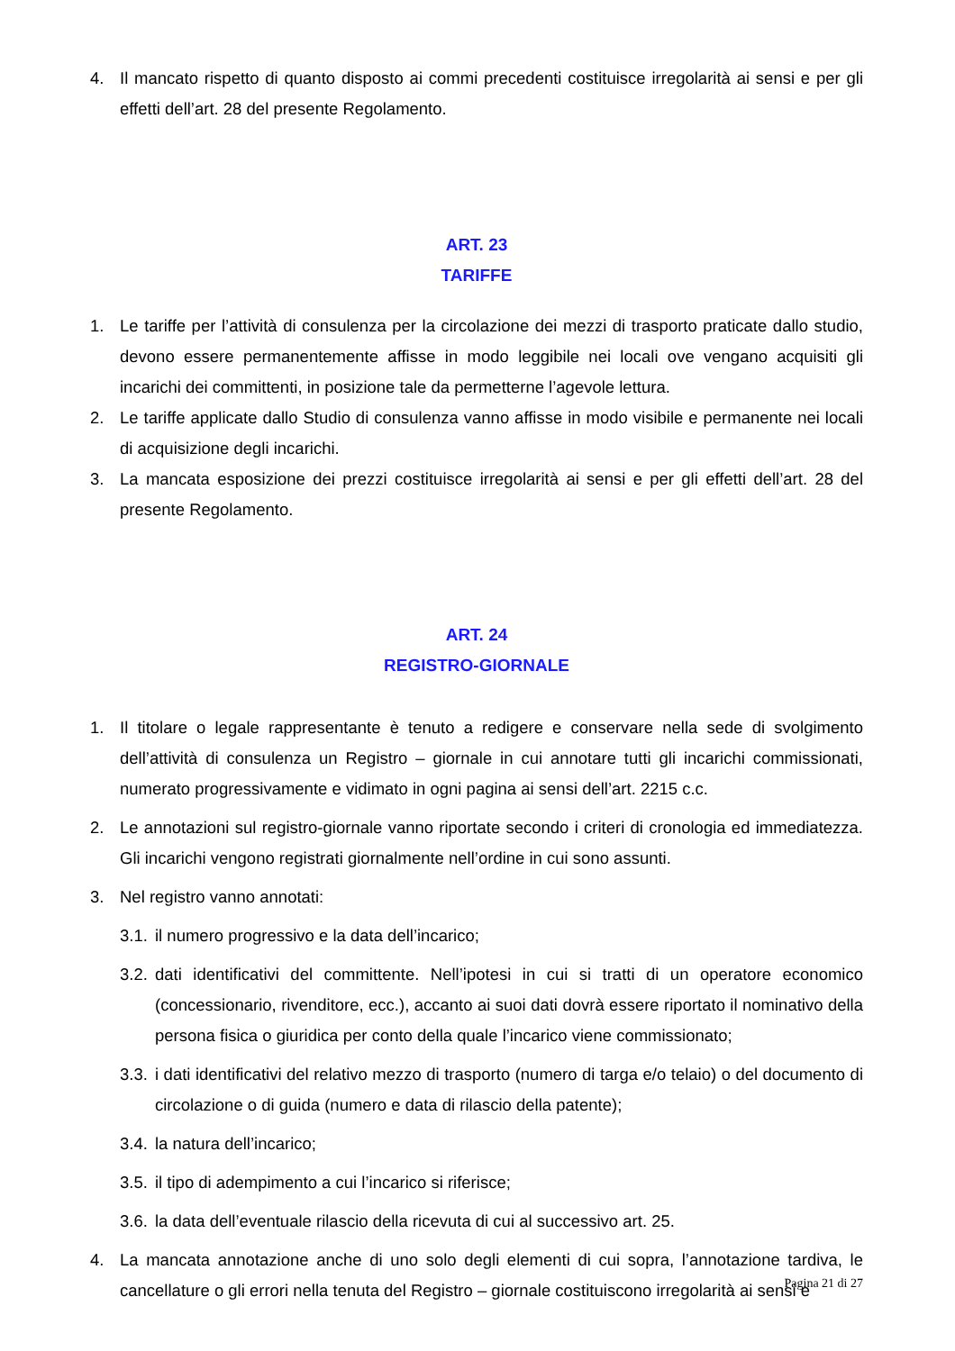4. Il mancato rispetto di quanto disposto ai commi precedenti costituisce irregolarità ai sensi e per gli effetti dell’art. 28 del presente Regolamento.
ART. 23
TARIFFE
1. Le tariffe per l’attività di consulenza per la circolazione dei mezzi di trasporto praticate dallo studio, devono essere permanentemente affisse in modo leggibile nei locali ove vengano acquisiti gli incarichi dei committenti, in posizione tale da permetterne l’agevole lettura.
2. Le tariffe applicate dallo Studio di consulenza vanno affisse in modo visibile e permanente nei locali di acquisizione degli incarichi.
3. La mancata esposizione dei prezzi costituisce irregolarità ai sensi e per gli effetti dell’art. 28 del presente Regolamento.
ART. 24
REGISTRO-GIORNALE
1. Il titolare o legale rappresentante è tenuto a redigere e conservare nella sede di svolgimento dell’attività di consulenza un Registro – giornale in cui annotare tutti gli incarichi commissionati, numerato progressivamente e vidimato in ogni pagina ai sensi dell’art. 2215 c.c.
2. Le annotazioni sul registro-giornale vanno riportate secondo i criteri di cronologia ed immediatezza. Gli incarichi vengono registrati giornalmente nell’ordine in cui sono assunti.
3. Nel registro vanno annotati:
3.1. il numero progressivo e la data dell’incarico;
3.2. dati identificativi del committente. Nell’ipotesi in cui si tratti di un operatore economico (concessionario, rivenditore, ecc.), accanto ai suoi dati dovrà essere riportato il nominativo della persona fisica o giuridica per conto della quale l’incarico viene commissionato;
3.3. i dati identificativi del relativo mezzo di trasporto (numero di targa e/o telaio) o del documento di circolazione o di guida (numero e data di rilascio della patente);
3.4. la natura dell’incarico;
3.5. il tipo di adempimento a cui l’incarico si riferisce;
3.6. la data dell’eventuale rilascio della ricevuta di cui al successivo art. 25.
4. La mancata annotazione anche di uno solo degli elementi di cui sopra, l’annotazione tardiva, le cancellature o gli errori nella tenuta del Registro – giornale costituiscono irregolarità ai sensi e
Pagina 21 di 27